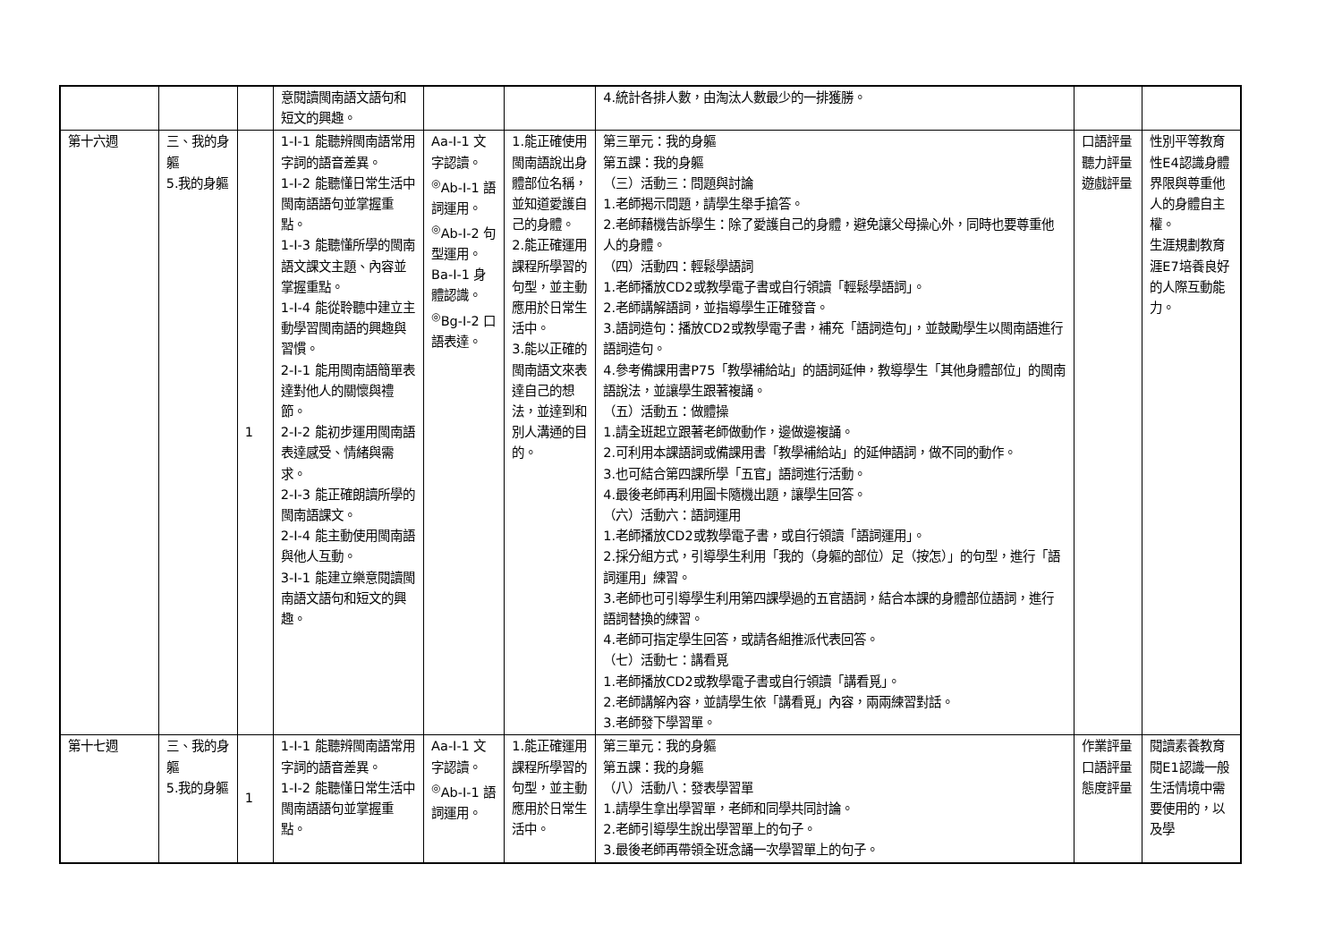| | | | 意閱讀閩南語文語句和短文的興趣。 | | | 4.統計各排人數，由淘汰人數最少的一排獲勝。 | | |
| 第十六週 | 三、我的身軀 5.我的身軀 | 1 | 1-Ⅰ-1 能聽辨閩南語常用字詞的語音差異。 1-Ⅰ-2 能聽懂日常生活中閩南語語句並掌握重點。 1-Ⅰ-3 能聽懂所學的閩南語文課文主題、內容並掌握重點。 1-Ⅰ-4 能從聆聽中建立主動學習閩南語的興趣與習慣。 2-Ⅰ-1 能用閩南語簡單表達對他人的關懷與禮節。 2-Ⅰ-2 能初步運用閩南語表達感受、情緒與需求。 2-Ⅰ-3 能正確朗讀所學的閩南語課文。 2-Ⅰ-4 能主動使用閩南語與他人互動。 3-Ⅰ-1 能建立樂意閱讀閩南語文語句和短文的興趣。 | Aa-Ⅰ-1 文字認讀。 <sup>◎</sup>Ab-Ⅰ-1 語詞運用。 <sup>◎</sup>Ab-Ⅰ-2 句型運用。 Ba-Ⅰ-1 身體認識。 <sup>◎</sup>Bg-Ⅰ-2 口語表達。 | 1.能正確使用閩南語說出身體部位名稱，並知道愛護自己的身體。 2.能正確運用課程所學習的句型，並主動應用於日常生活中。 3.能以正確的閩南語文來表達自己的想法，並達到和別人溝通的目的。 | 第三單元：我的身軀 第五課：我的身軀 （三）活動三：問題與討論 1.老師揭示問題，請學生舉手搶答。 2.老師藉機告訴學生：除了愛護自己的身體，避免讓父母操心外，同時也要尊重他人的身體。 （四）活動四：輕鬆學語詞 1.老師播放CD2或教學電子書或自行領讀「輕鬆學語詞」。 2.老師講解語詞，並指導學生正確發音。 3.語詞造句：播放CD2或教學電子書，補充「語詞造句」，並鼓勵學生以閩南語進行語詞造句。 4.參考備課用書P75「教學補給站」的語詞延伸，教導學生「其他身體部位」的閩南語說法，並讓學生跟著複誦。 （五）活動五：做體操 1.請全班起立跟著老師做動作，邊做邊複誦。 2.可利用本課語詞或備課用書「教學補給站」的延伸語詞，做不同的動作。 3.也可結合第四課所學「五官」語詞進行活動。 4.最後老師再利用圖卡隨機出題，讓學生回答。 （六）活動六：語詞運用 1.老師播放CD2或教學電子書，或自行領讀「語詞運用」。 2.採分組方式，引導學生利用「我的（身軀的部位）足（按怎）」的句型，進行「語詞運用」練習。 3.老師也可引導學生利用第四課學過的五官語詞，結合本課的身體部位語詞，進行語詞替換的練習。 4.老師可指定學生回答，或請各組推派代表回答。 （七）活動七：講看覓 1.老師播放CD2或教學電子書或自行領讀「講看覓」。 2.老師講解內容，並請學生依「講看覓」內容，兩兩練習對話。 3.老師發下學習單。 | 口語評量 聽力評量 遊戲評量 | 性別平等教育 性E4認識身體界限與尊重他人的身體自主權。 生涯規劃教育 涯E7培養良好的人際互動能力。 |
| 第十七週 | 三、我的身軀 5.我的身軀 | 1 | 1-Ⅰ-1 能聽辨閩南語常用字詞的語音差異。 1-Ⅰ-2 能聽懂日常生活中閩南語語句並掌握重點。 | Aa-Ⅰ-1 文字認讀。 <sup>◎</sup>Ab-Ⅰ-1 語詞運用。 | 1.能正確運用課程所學習的句型，並主動應用於日常生活中。 | 第三單元：我的身軀 第五課：我的身軀 （八）活動八：發表學習單 1.請學生拿出學習單，老師和同學共同討論。 2.老師引導學生說出學習單上的句子。 3.最後老師再帶領全班念誦一次學習單上的句子。 | 作業評量 口語評量 態度評量 | 閱讀素養教育 閱E1認識一般生活情境中需要使用的，以及學 |